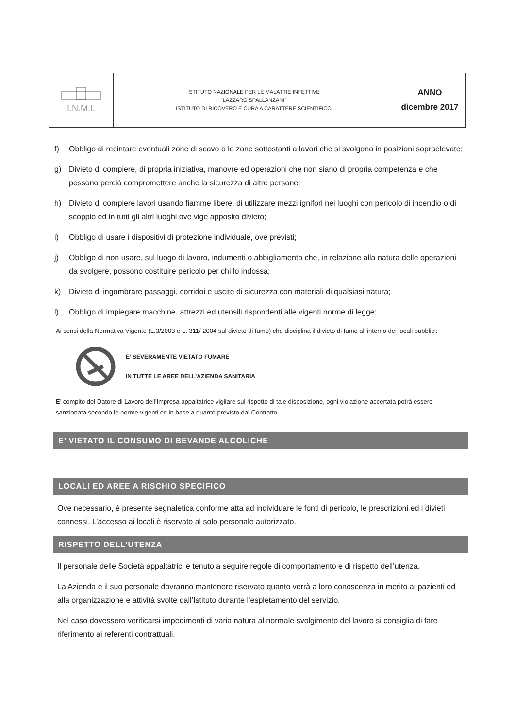| I.N.M.I. | ISTITUTO NAZIONALE PER LE MALATTIE INFETTIVE “LAZZARO SPALLANZANI” ISTITUTO DI RICOVERO E CURA A CARATTERE SCIENTIFICO | ANNO dicembre 2017 |
f) Obbligo di recintare eventuali zone di scavo o le zone sottostanti a lavori che si svolgono in posizioni sopraelevate;
g) Divieto di compiere, di propria iniziativa, manovre ed operazioni che non siano di propria competenza e che possono perciò compromettere anche la sicurezza di altre persone;
h) Divieto di compiere lavori usando fiamme libere, di utilizzare mezzi ignifori nei luoghi con pericolo di incendio o di scoppio ed in tutti gli altri luoghi ove vige apposito divieto;
i) Obbligo di usare i dispositivi di protezione individuale, ove previsti;
j) Obbligo di non usare, sul luogo di lavoro, indumenti o abbigliamento che, in relazione alla natura delle operazioni da svolgere, possono costituire pericolo per chi lo indossa;
k) Divieto di ingombrare passaggi, corridoi e uscite di sicurezza con materiali di qualsiasi natura;
l) Obbligo di impiegare macchine, attrezzi ed utensili rispondenti alle vigenti norme di legge;
Ai sensi della Normativa Vigente (L.3/2003 e L. 311/ 2004 sul divieto di fumo) che disciplina il divieto di fumo all’interno dei locali pubblici:
E’ SEVERAMENTE VIETATO FUMARE
IN TUTTE LE AREE DELL’AZIENDA SANITARIA
E’ compito del Datore di Lavoro dell’Impresa appaltatrice vigilare sul rispetto di tale disposizione, ogni violazione accertata potrà essere sanzionata secondo le norme vigenti ed in base a quanto previsto dal Contratto
E’ VIETATO IL CONSUMO DI BEVANDE ALCOLICHE
LOCALI ED AREE A RISCHIO SPECIFICO
Ove necessario, è presente segnaletica conforme atta ad individuare le fonti di pericolo, le prescrizioni ed i divieti connessi. L’accesso ai locali è riservato al solo personale autorizzato.
RISPETTO DELL’UTENZA
Il personale delle Società appaltatrici è tenuto a seguire regole di comportamento e di rispetto dell’utenza.
La Azienda e il suo personale dovranno mantenere riservato quanto verrà a loro conoscenza in merito ai pazienti ed alla organizzazione e attività svolte dall’Istituto durante l’espletamento del servizio.
Nel caso dovessero verificarsi impedimenti di varia natura al normale svolgimento del lavoro si consiglia di fare riferimento ai referenti contrattuali.